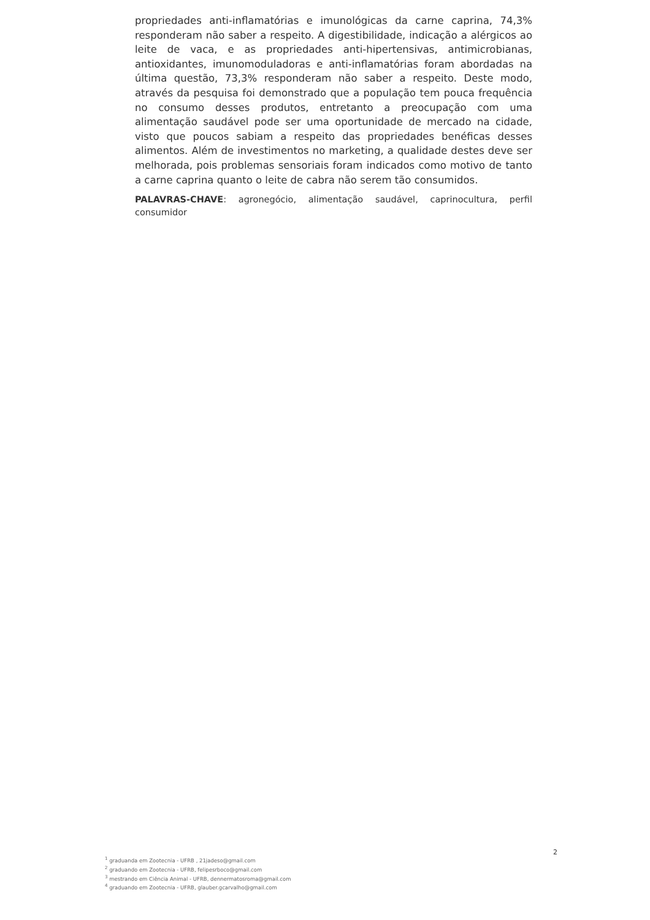propriedades anti-inflamatórias e imunológicas da carne caprina, 74,3% responderam não saber a respeito. A digestibilidade, indicação a alérgicos ao leite de vaca, e as propriedades anti-hipertensivas, antimicrobianas, antioxidantes, imunomoduladoras e anti-inflamatórias foram abordadas na última questão, 73,3% responderam não saber a respeito. Deste modo, através da pesquisa foi demonstrado que a população tem pouca frequência no consumo desses produtos, entretanto a preocupação com uma alimentação saudável pode ser uma oportunidade de mercado na cidade, visto que poucos sabiam a respeito das propriedades benéficas desses alimentos. Além de investimentos no marketing, a qualidade destes deve ser melhorada, pois problemas sensoriais foram indicados como motivo de tanto a carne caprina quanto o leite de cabra não serem tão consumidos.
PALAVRAS-CHAVE: agronegócio, alimentação saudável, caprinocultura, perfil consumidor
2
<sup>1</sup> graduanda em Zootecnia - UFRB , 21jadeso@gmail.com
<sup>2</sup> graduando em Zootecnia - UFRB, felipesrboco@gmail.com
<sup>3</sup> mestrando em Ciência Animal - UFRB, dennermatosroma@gmail.com
<sup>4</sup> graduando em Zootecnia - UFRB, glauber.gcarvalho@gmail.com